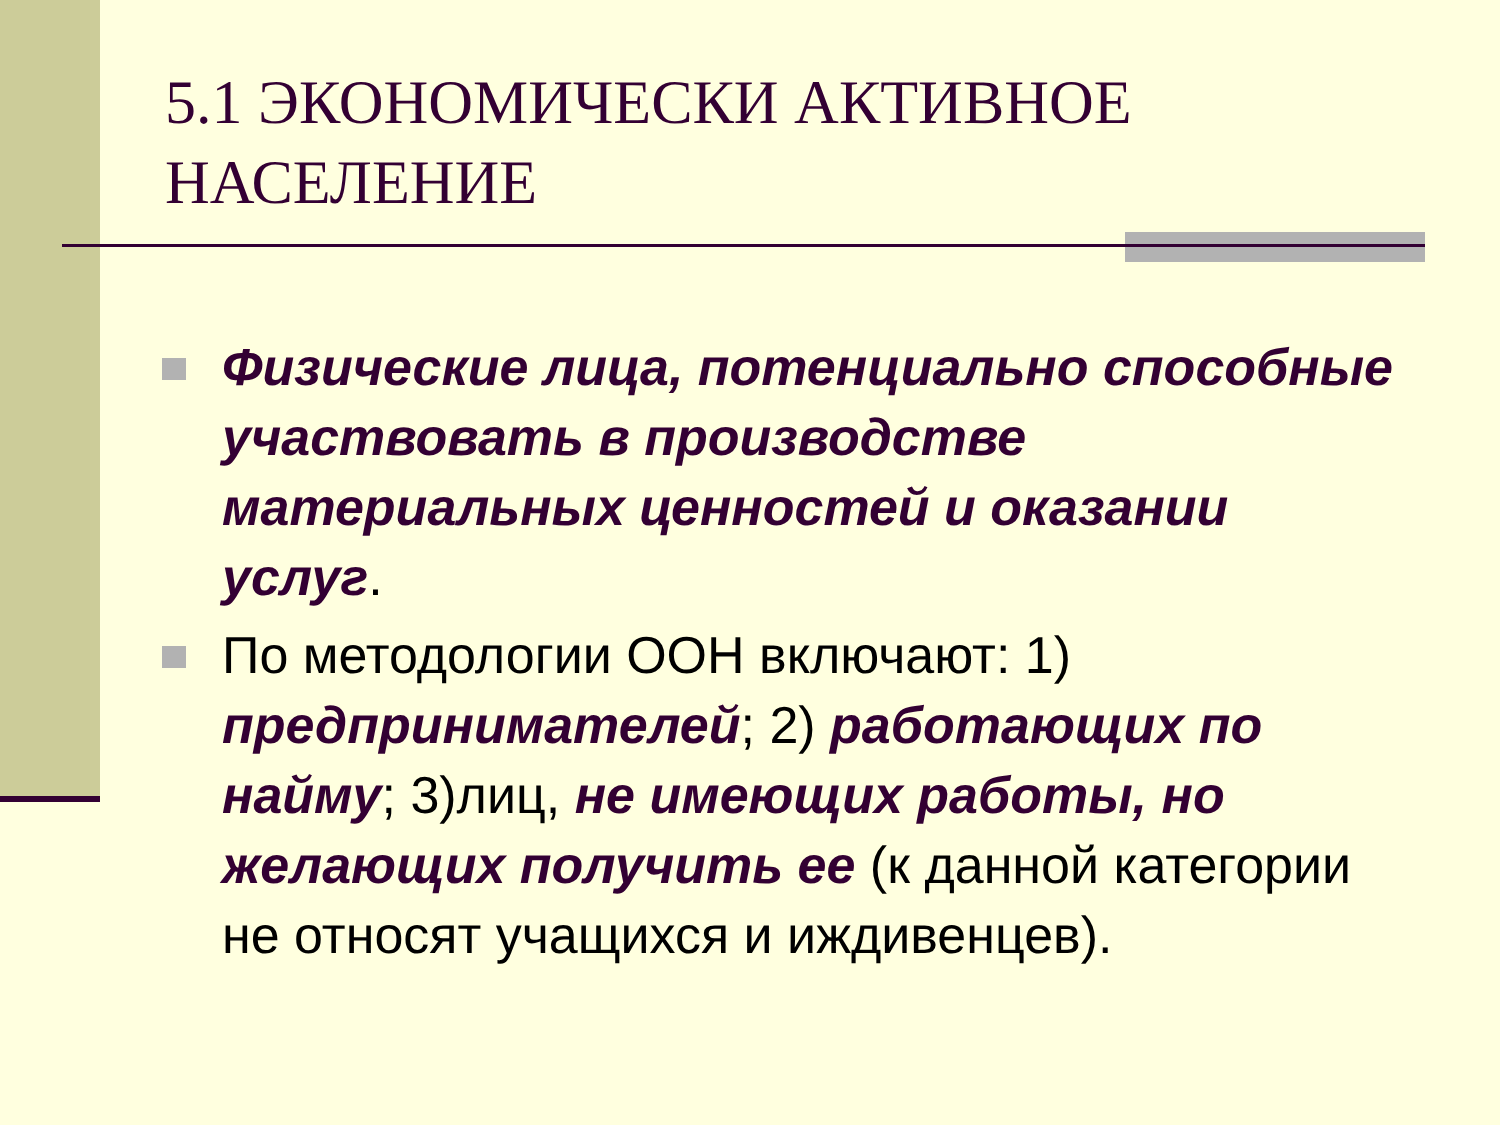5.1 ЭКОНОМИЧЕСКИ АКТИВНОЕ НАСЕЛЕНИЕ
Физические лица, потенциально способные участвовать в производстве материальных ценностей и оказании услуг.
По методологии ООН включают: 1) предпринимателей; 2) работающих по найму; 3)лиц, не имеющих работы, но желающих получить ее (к данной категории не относят учащихся и иждивенцев).